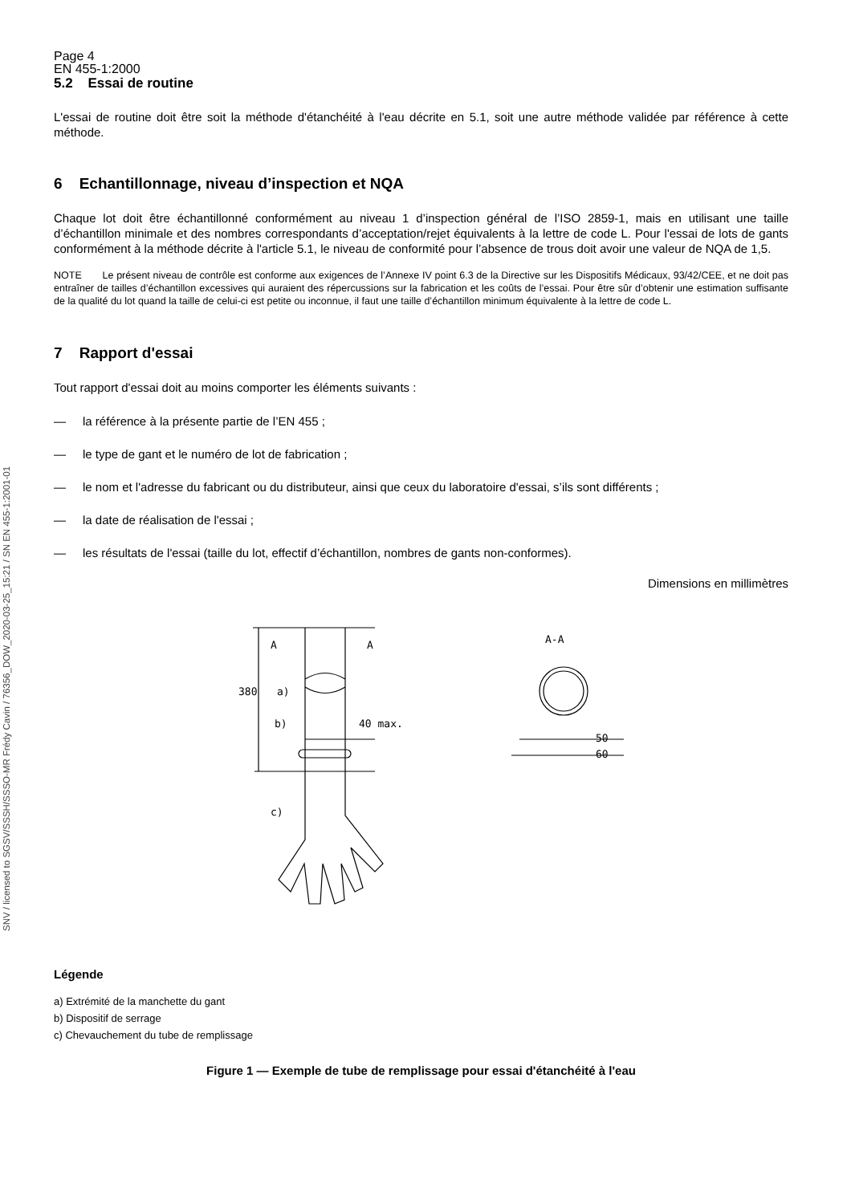Page 4
EN 455-1:2000
5.2 Essai de routine
L'essai de routine doit être soit la méthode d'étanchéité à l'eau décrite en 5.1, soit une autre méthode validée par référence à cette méthode.
6 Echantillonnage, niveau d’inspection et NQA
Chaque lot doit être échantillonné conformément au niveau 1 d’inspection général de l’ISO 2859-1, mais en utilisant une taille d’échantillon minimale et des nombres correspondants d’acceptation/rejet équivalents à la lettre de code L. Pour l'essai de lots de gants conformément à la méthode décrite à l'article 5.1, le niveau de conformité pour l’absence de trous doit avoir une valeur de NQA de 1,5.
NOTE Le présent niveau de contrôle est conforme aux exigences de l’Annexe IV point 6.3 de la Directive sur les Dispositifs Médicaux, 93/42/CEE, et ne doit pas entraîner de tailles d’échantillon excessives qui auraient des répercussions sur la fabrication et les coûts de l’essai. Pour être sûr d’obtenir une estimation suffisante de la qualité du lot quand la taille de celui-ci est petite ou inconnue, il faut une taille d’échantillon minimum équivalente à la lettre de code L.
7 Rapport d'essai
Tout rapport d'essai doit au moins comporter les éléments suivants :
— la référence à la présente partie de l’EN 455 ;
— le type de gant et le numéro de lot de fabrication ;
— le nom et l'adresse du fabricant ou du distributeur, ainsi que ceux du laboratoire d'essai, s’ils sont différents ;
— la date de réalisation de l'essai ;
— les résultats de l'essai (taille du lot, effectif d’échantillon, nombres de gants non-conformes).
Dimensions en millimètres
A
A
A-A
a)
b)
c)
50
60
380
40 max.
Légende
a) Extrémité de la manchette du gant
b) Dispositif de serrage
c) Chevauchement du tube de remplissage
Figure 1 — Exemple de tube de remplissage pour essai d'étanchéité à l'eau
SNV / licensed to SGSV/SSSH/SSSO-MR Frédy Cavin / 76356_DOW_2020-03-25_15:21 / SN EN 455-1:2001-01